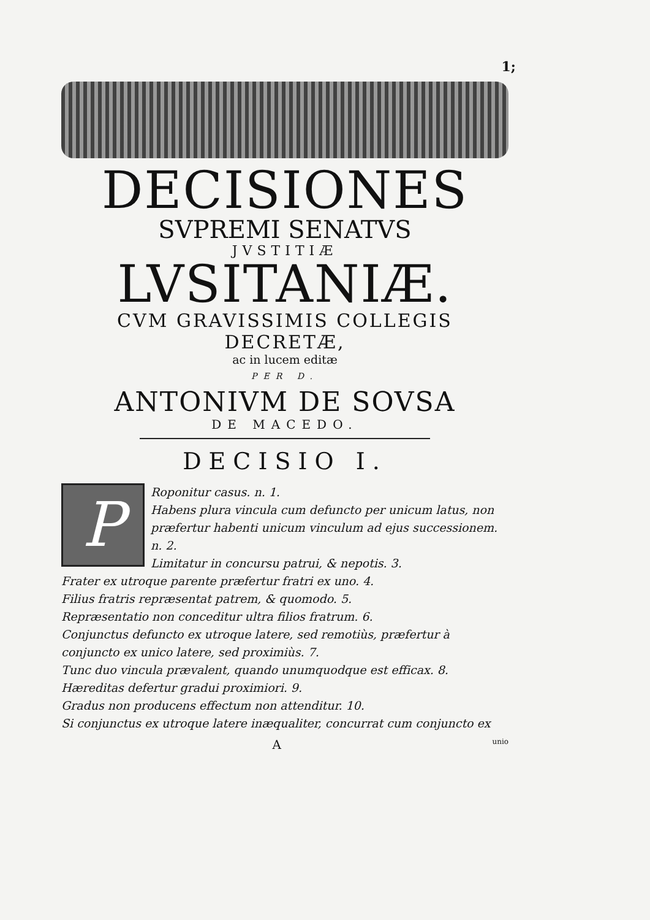1;
DECISIONES
SVPREMI SENATVS
JVSTITIÆ
LVSITANIÆ.
CVM GRAVISSIMIS COLLEGIS DECRETÆ,
ac in lucem editæ
PER D.
ANTONIVM DE SOVSA
DE MACEDO.
DECISIO I.
P
Roponitur casus. n. 1.
Habens plura vincula cum defuncto per unicum latus, non præfertur habenti unicum vinculum ad ejus successionem. n. 2.
Limitatur in concursu patrui, & nepotis. 3.
Frater ex utroque parente præfertur fratri ex uno. 4.
Filius fratris repræsentat patrem, & quomodo. 5.
Repræsentatio non conceditur ultra filios fratrum. 6.
Conjunctus defuncto ex utroque latere, sed remotiùs, præfertur à conjuncto ex unico latere, sed proximiùs. 7.
Tunc duo vincula prævalent, quando unumquodque est efficax. 8.
Hæreditas defertur gradui proximiori. 9.
Gradus non producens effectum non attenditur. 10.
Si conjunctus ex utroque latere inæqualiter, concurrat cum conjuncto ex
A unio